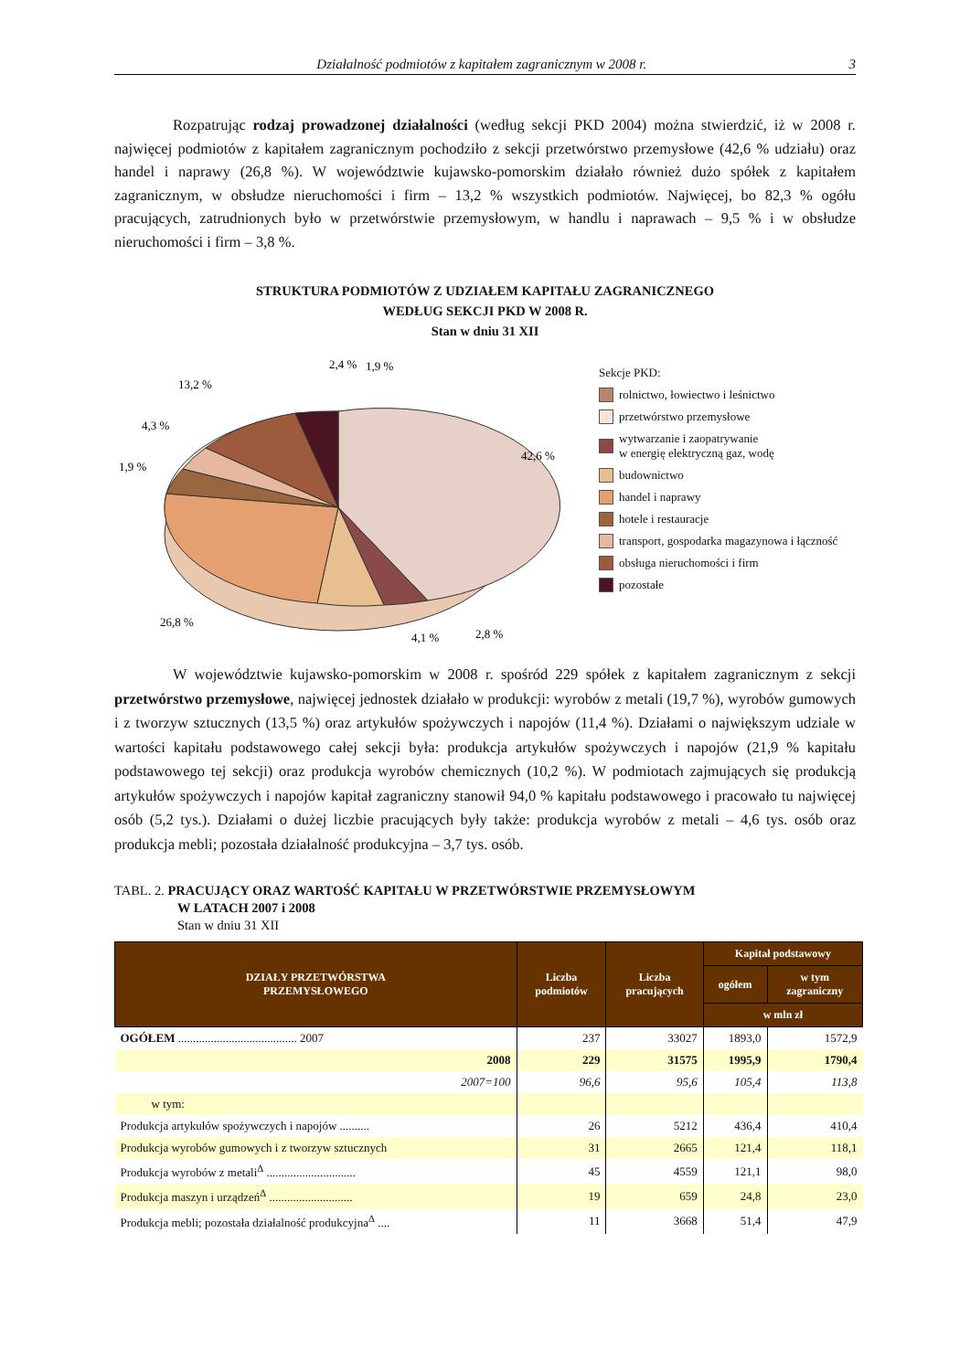Działalność podmiotów z kapitałem zagranicznym w 2008 r. 3
Rozpatrując rodzaj prowadzonej działalności (według sekcji PKD 2004) można stwierdzić, iż w 2008 r. najwięcej podmiotów z kapitałem zagranicznym pochodziło z sekcji przetwórstwo przemysłowe (42,6 % udziału) oraz handel i naprawy (26,8 %). W województwie kujawsko-pomorskim działało również dużo spółek z kapitałem zagranicznym, w obsłudze nieruchomości i firm – 13,2 % wszystkich podmiotów. Najwięcej, bo 82,3 % ogółu pracujących, zatrudnionych było w przetwórstwie przemysłowym, w handlu i naprawach – 9,5 % i w obsłudze nieruchomości i firm – 3,8 %.
STRUKTURA PODMIOTÓW Z UDZIAŁEM KAPITAŁU ZAGRANICZNEGO
WEDŁUG SEKCJI PKD W 2008 R.
Stan w dniu 31 XII
2,4 %
1,9 %
13,2 %
4,3 %
1,9 %
42,6 %
26,8 %
2,8 %
4,1 %
Sekcje PKD:
rolnictwo, łowiectwo i leśnictwo
przetwórstwo przemysłowe
wytwarzanie i zaopatrywanie
w energię elektryczną gaz, wodę
budownictwo
handel i naprawy
hotele i restauracje
transport, gospodarka magazynowa i łączność
obsługa nieruchomości i firm
pozostałe
W województwie kujawsko-pomorskim w 2008 r. spośród 229 spółek z kapitałem zagranicznym z sekcji przetwórstwo przemysłowe, najwięcej jednostek działało w produkcji: wyrobów z metali (19,7 %), wyrobów gumowych i z tworzyw sztucznych (13,5 %) oraz artykułów spożywczych i napojów (11,4 %). Działami o największym udziale w wartości kapitału podstawowego całej sekcji była: produkcja artykułów spożywczych i napojów (21,9 % kapitału podstawowego tej sekcji) oraz produkcja wyrobów chemicznych (10,2 %). W podmiotach zajmujących się produkcją artykułów spożywczych i napojów kapitał zagraniczny stanowił 94,0 % kapitału podstawowego i pracowało tu najwięcej osób (5,2 tys.). Działami o dużej liczbie pracujących były także: produkcja wyrobów z metali – 4,6 tys. osób oraz produkcja mebli; pozostała działalność produkcyjna – 3,7 tys. osób.
TABL. 2. PRACUJĄCY ORAZ WARTOŚĆ KAPITAŁU W PRZETWÓRSTWIE PRZEMYSŁOWYM
W LATACH 2007 i 2008
Stan w dniu 31 XII
| DZIAŁY PRZETWÓRSTWA PRZEMYSŁOWEGO | Liczba podmiotów | Liczba pracujących | Kapitał podstawowy | |
| --- | --- | --- | --- | --- |
| | | | ogółem | w tym zagraniczny |
| | | | w mln zł | |
| OGÓŁEM ........................................ 2007 | 237 | 33027 | 1893,0 | 1572,9 |
| 2008 | 229 | 31575 | 1995,9 | 1790,4 |
| 2007=100 | 96,6 | 95,6 | 105,4 | 113,8 |
| w tym: | | | | |
| Produkcja artykułów spożywczych i napojów .......... | 26 | 5212 | 436,4 | 410,4 |
| Produkcja wyrobów gumowych i z tworzyw sztucznych | 31 | 2665 | 121,4 | 118,1 |
| Produkcja wyrobów z metali<sup>Δ</sup> .............................. | 45 | 4559 | 121,1 | 98,0 |
| Produkcja maszyn i urządzeń<sup>Δ</sup> ............................ | 19 | 659 | 24,8 | 23,0 |
| Produkcja mebli; pozostała działalność produkcyjna<sup>Δ</sup> .... | 11 | 3668 | 51,4 | 47,9 |